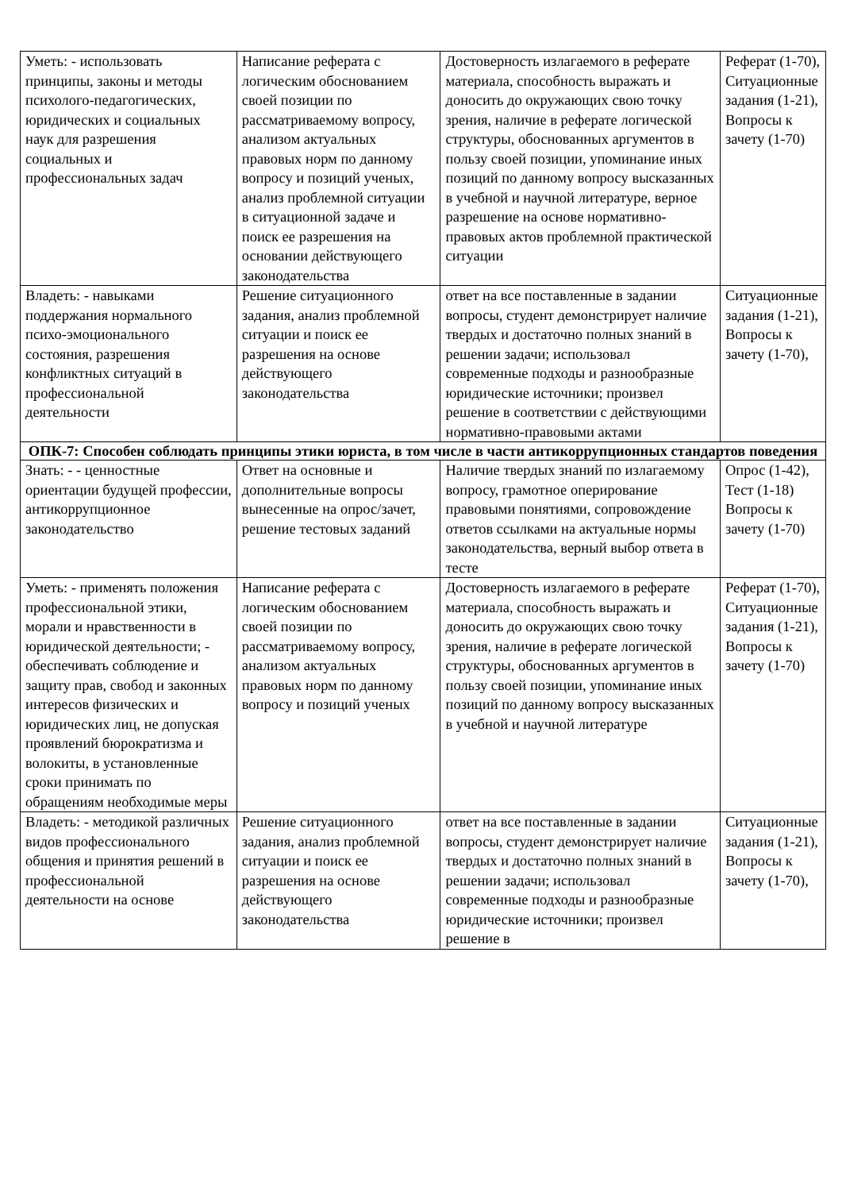| Уметь: - использовать принципы, законы и методы психолого-педагогических, юридических и социальных наук для разрешения социальных и профессиональных задач | Написание реферата с логическим обоснованием своей позиции по рассматриваемому вопросу, анализом актуальных правовых норм по данному вопросу и позиций ученых, анализ проблемной ситуации в ситуационной задаче и поиск ее разрешения на основании действующего законодательства | Достоверность излагаемого в реферате материала, способность выражать и доносить до окружающих свою точку зрения, наличие в реферате логической структуры, обоснованных аргументов в пользу своей позиции, упоминание иных позиций по данному вопросу высказанных в учебной и научной литературе, верное разрешение на основе нормативно-правовых актов проблемной практической ситуации | Реферат (1-70), Ситуационные задания (1-21), Вопросы к зачету (1-70) |
| Владеть: - навыками поддержания нормального психо-эмоционального состояния, разрешения конфликтных ситуаций в профессиональной деятельности | Решение ситуационного задания, анализ проблемной ситуации и поиск ее разрешения на основе действующего законодательства | ответ на все поставленные в задании вопросы, студент демонстрирует наличие твердых и достаточно полных знаний в решении задачи; использовал современные подходы и разнообразные юридические источники; произвел решение в соответствии с действующими нормативно-правовыми актами | Ситуационные задания (1-21), Вопросы к зачету (1-70), |
| ОПК-7: Способен соблюдать принципы этики юриста, в том числе в части антикоррупционных стандартов поведения | | | |
| Знать: - - ценностные ориентации будущей профессии, антикоррупционное законодательство | Ответ на основные и дополнительные вопросы вынесенные на опрос/зачет, решение тестовых заданий | Наличие твердых знаний по излагаемому вопросу, грамотное оперирование правовыми понятиями, сопровождение ответов ссылками на актуальные нормы законодательства, верный выбор ответа в тесте | Опрос (1-42), Тест (1-18) Вопросы к зачету (1-70) |
| Уметь: - применять положения профессиональной этики, морали и нравственности в юридической деятельности; - обеспечивать соблюдение и защиту прав, свобод и законных интересов физических и юридических лиц, не допуская проявлений бюрократизма и волокиты, в установленные сроки принимать по обращениям необходимые меры | Написание реферата с логическим обоснованием своей позиции по рассматриваемому вопросу, анализом актуальных правовых норм по данному вопросу и позиций ученых | Достоверность излагаемого в реферате материала, способность выражать и доносить до окружающих свою точку зрения, наличие в реферате логической структуры, обоснованных аргументов в пользу своей позиции, упоминание иных позиций по данному вопросу высказанных в учебной и научной литературе | Реферат (1-70), Ситуационные задания (1-21), Вопросы к зачету (1-70) |
| Владеть: - методикой различных видов профессионального общения и принятия решений в профессиональной деятельности на основе | Решение ситуационного задания, анализ проблемной ситуации и поиск ее разрешения на основе действующего законодательства | ответ на все поставленные в задании вопросы, студент демонстрирует наличие твердых и достаточно полных знаний в решении задачи; использовал современные подходы и разнообразные юридические источники; произвел решение в | Ситуационные задания (1-21), Вопросы к зачету (1-70), |